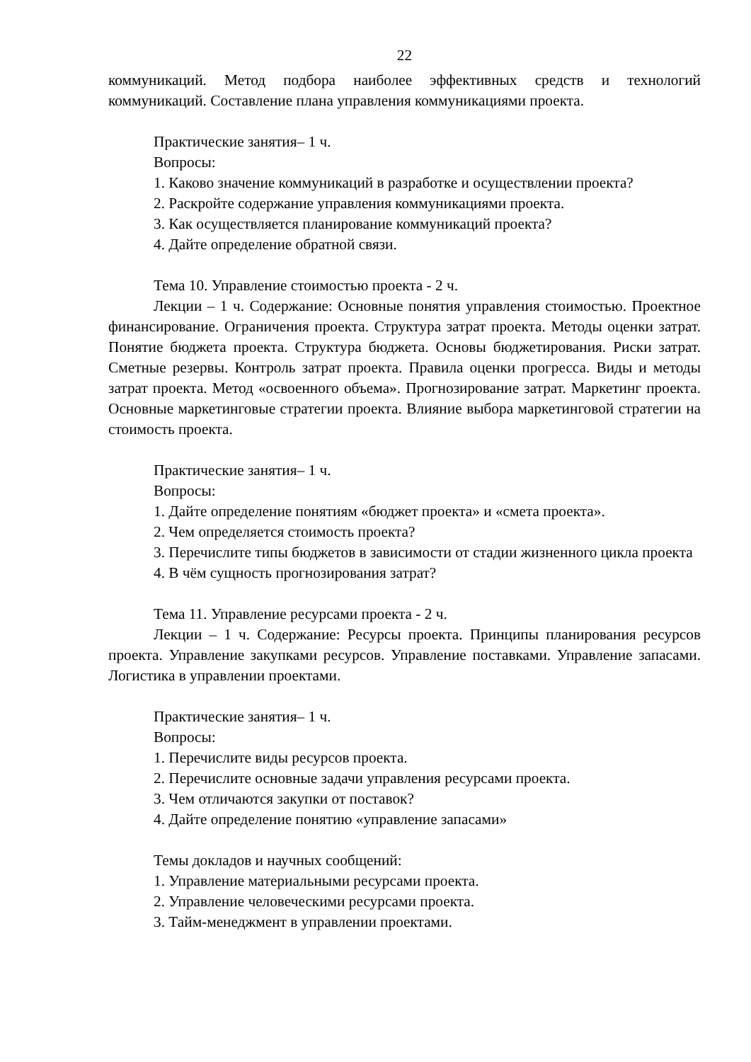22
коммуникаций. Метод подбора наиболее эффективных средств и технологий коммуникаций. Составление плана управления коммуникациями проекта.
Практические занятия– 1 ч.
Вопросы:
1. Каково значение коммуникаций в разработке и осуществлении проекта?
2. Раскройте содержание управления коммуникациями проекта.
3. Как осуществляется планирование коммуникаций проекта?
4. Дайте определение обратной связи.
Тема 10. Управление стоимостью проекта - 2 ч.
Лекции – 1 ч. Содержание: Основные понятия управления стоимостью. Проектное финансирование. Ограничения проекта. Структура затрат проекта. Методы оценки затрат. Понятие бюджета проекта. Структура бюджета. Основы бюджетирования. Риски затрат. Сметные резервы. Контроль затрат проекта. Правила оценки прогресса. Виды и методы затрат проекта. Метод «освоенного объема». Прогнозирование затрат. Маркетинг проекта. Основные маркетинговые стратегии проекта. Влияние выбора маркетинговой стратегии на стоимость проекта.
Практические занятия– 1 ч.
Вопросы:
1. Дайте определение понятиям «бюджет проекта» и «смета проекта».
2. Чем определяется стоимость проекта?
3. Перечислите типы бюджетов в зависимости от стадии жизненного цикла проекта
4. В чём сущность прогнозирования затрат?
Тема 11. Управление ресурсами проекта - 2 ч.
Лекции – 1 ч. Содержание: Ресурсы проекта. Принципы планирования ресурсов проекта. Управление закупками ресурсов. Управление поставками. Управление запасами. Логистика в управлении проектами.
Практические занятия– 1 ч.
Вопросы:
1. Перечислите виды ресурсов проекта.
2. Перечислите основные задачи управления ресурсами проекта.
3. Чем отличаются закупки от поставок?
4. Дайте определение понятию «управление запасами»
Темы докладов и научных сообщений:
1. Управление материальными ресурсами проекта.
2. Управление человеческими ресурсами проекта.
3. Тайм-менеджмент в управлении проектами.